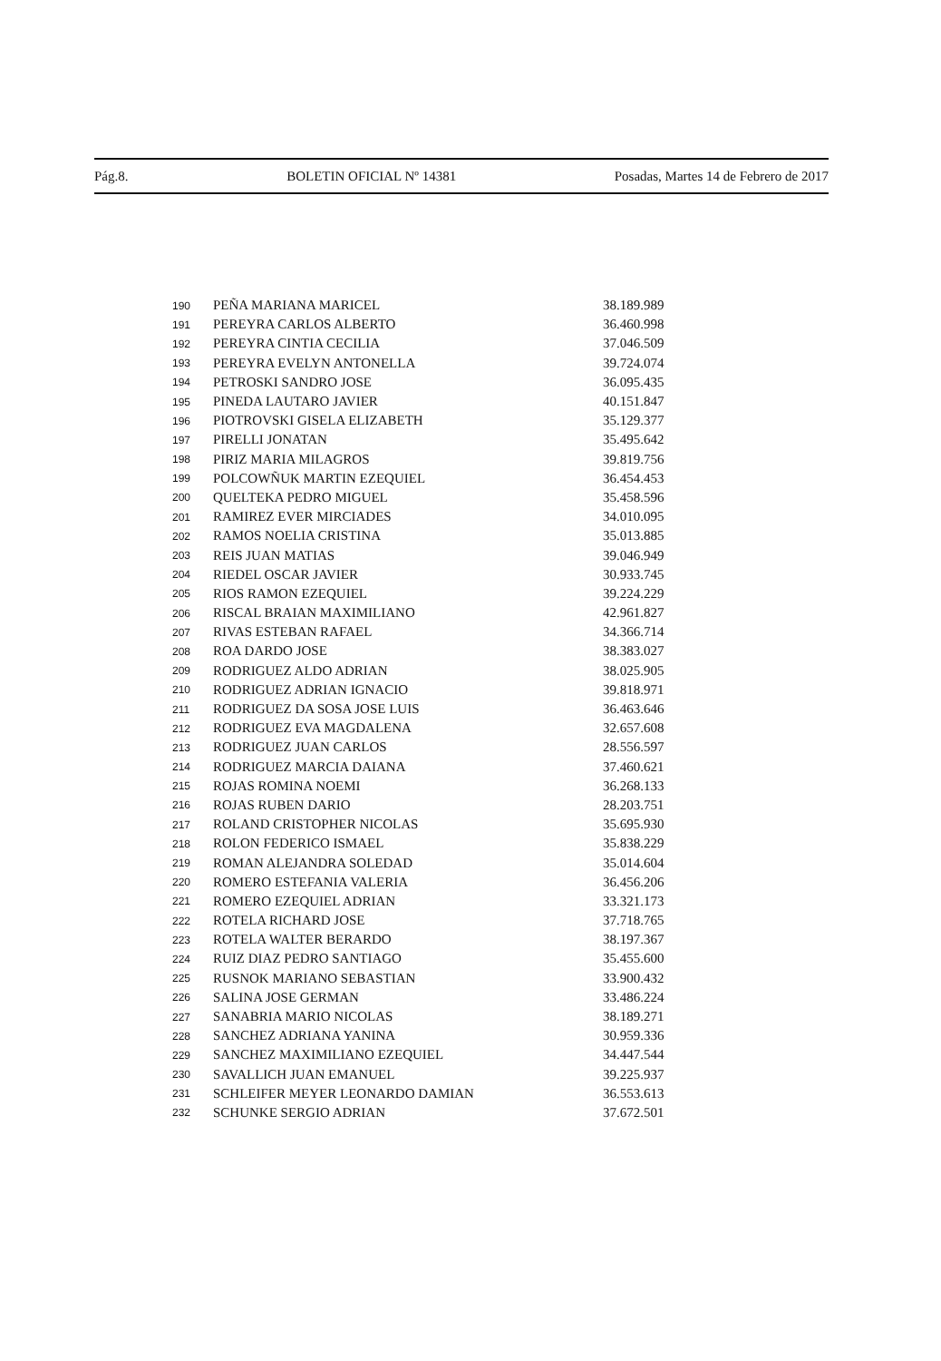Pág.8. BOLETIN OFICIAL Nº 14381 Posadas, Martes 14 de Febrero de 2017
| 190 | PEÑA MARIANA MARICEL | 38.189.989 |
| 191 | PEREYRA CARLOS ALBERTO | 36.460.998 |
| 192 | PEREYRA CINTIA CECILIA | 37.046.509 |
| 193 | PEREYRA EVELYN ANTONELLA | 39.724.074 |
| 194 | PETROSKI SANDRO JOSE | 36.095.435 |
| 195 | PINEDA LAUTARO JAVIER | 40.151.847 |
| 196 | PIOTROVSKI GISELA ELIZABETH | 35.129.377 |
| 197 | PIRELLI JONATAN | 35.495.642 |
| 198 | PIRIZ MARIA MILAGROS | 39.819.756 |
| 199 | POLCOWÑUK MARTIN EZEQUIEL | 36.454.453 |
| 200 | QUELTEKA PEDRO MIGUEL | 35.458.596 |
| 201 | RAMIREZ EVER MIRCIADES | 34.010.095 |
| 202 | RAMOS NOELIA CRISTINA | 35.013.885 |
| 203 | REIS JUAN MATIAS | 39.046.949 |
| 204 | RIEDEL OSCAR JAVIER | 30.933.745 |
| 205 | RIOS RAMON EZEQUIEL | 39.224.229 |
| 206 | RISCAL BRAIAN MAXIMILIANO | 42.961.827 |
| 207 | RIVAS ESTEBAN RAFAEL | 34.366.714 |
| 208 | ROA DARDO JOSE | 38.383.027 |
| 209 | RODRIGUEZ ALDO ADRIAN | 38.025.905 |
| 210 | RODRIGUEZ ADRIAN IGNACIO | 39.818.971 |
| 211 | RODRIGUEZ DA SOSA JOSE LUIS | 36.463.646 |
| 212 | RODRIGUEZ EVA MAGDALENA | 32.657.608 |
| 213 | RODRIGUEZ JUAN CARLOS | 28.556.597 |
| 214 | RODRIGUEZ MARCIA DAIANA | 37.460.621 |
| 215 | ROJAS ROMINA NOEMI | 36.268.133 |
| 216 | ROJAS RUBEN DARIO | 28.203.751 |
| 217 | ROLAND CRISTOPHER NICOLAS | 35.695.930 |
| 218 | ROLON FEDERICO ISMAEL | 35.838.229 |
| 219 | ROMAN ALEJANDRA SOLEDAD | 35.014.604 |
| 220 | ROMERO ESTEFANIA VALERIA | 36.456.206 |
| 221 | ROMERO EZEQUIEL ADRIAN | 33.321.173 |
| 222 | ROTELA RICHARD JOSE | 37.718.765 |
| 223 | ROTELA WALTER BERARDO | 38.197.367 |
| 224 | RUIZ DIAZ PEDRO SANTIAGO | 35.455.600 |
| 225 | RUSNOK MARIANO SEBASTIAN | 33.900.432 |
| 226 | SALINA JOSE GERMAN | 33.486.224 |
| 227 | SANABRIA MARIO NICOLAS | 38.189.271 |
| 228 | SANCHEZ ADRIANA YANINA | 30.959.336 |
| 229 | SANCHEZ MAXIMILIANO EZEQUIEL | 34.447.544 |
| 230 | SAVALLICH JUAN EMANUEL | 39.225.937 |
| 231 | SCHLEIFER MEYER LEONARDO DAMIAN | 36.553.613 |
| 232 | SCHUNKE SERGIO ADRIAN | 37.672.501 |